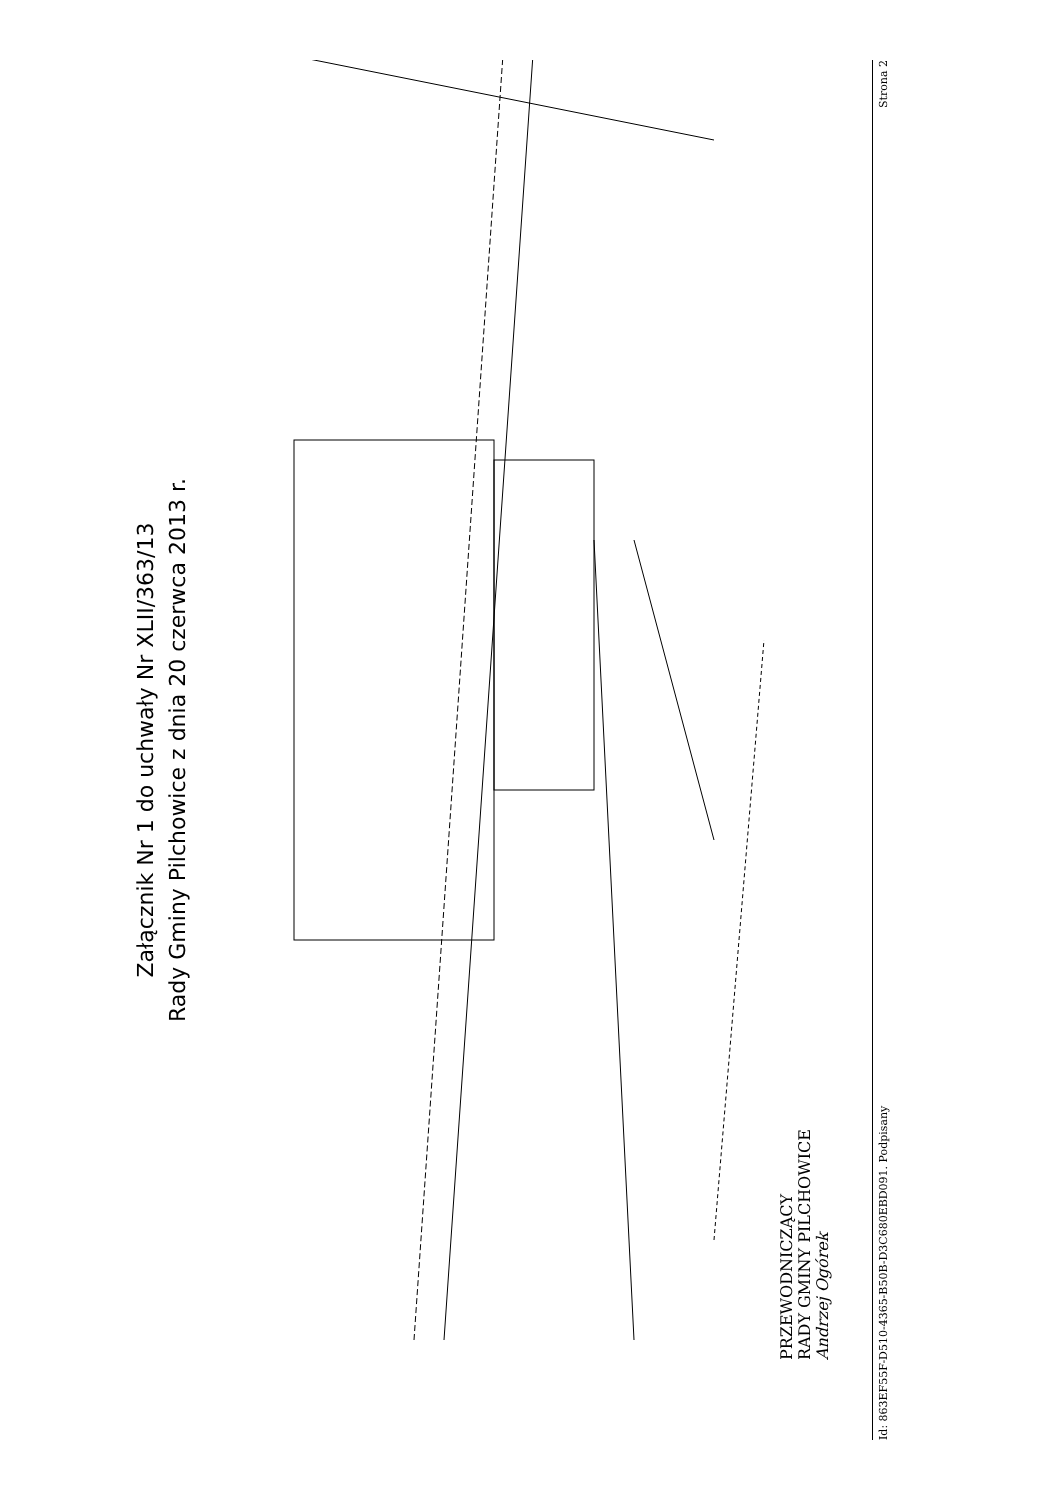Załącznik Nr 1 do uchwały Nr XLII/363/13
Rady Gminy Pilchowice z dnia 20 czerwca 2013 r.
PRZEWODNICZĄCY
RADY GMINY PILCHOWICE
Andrzej Ogórek
Id: 863EF55F-D510-4365-B50B-D3C680EBD091. Podpisany Strona 2